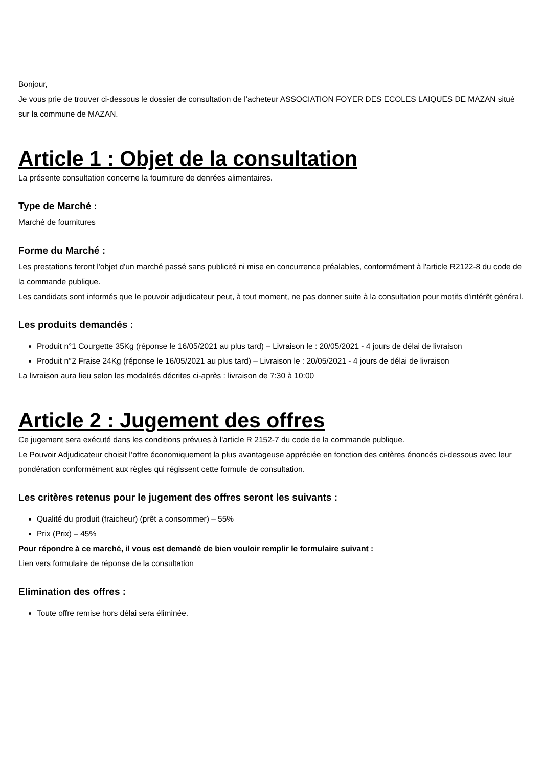Bonjour,
Je vous prie de trouver ci-dessous le dossier de consultation de l’acheteur ASSOCIATION FOYER DES ECOLES LAIQUES DE MAZAN situé sur la commune de MAZAN.
Article 1 : Objet de la consultation
La présente consultation concerne la fourniture de denrées alimentaires.
Type de Marché :
Marché de fournitures
Forme du Marché :
Les prestations feront l'objet d'un marché passé sans publicité ni mise en concurrence préalables, conformément à l'article R2122-8 du code de la commande publique.
Les candidats sont informés que le pouvoir adjudicateur peut, à tout moment, ne pas donner suite à la consultation pour motifs d'intérêt général.
Les produits demandés :
Produit n°1 Courgette 35Kg (réponse le 16/05/2021 au plus tard) – Livraison le : 20/05/2021 - 4 jours de délai de livraison
Produit n°2 Fraise 24Kg (réponse le 16/05/2021 au plus tard) – Livraison le : 20/05/2021 - 4 jours de délai de livraison
La livraison aura lieu selon les modalités décrites ci-après : livraison de 7:30 à 10:00
Article 2 : Jugement des offres
Ce jugement sera exécuté dans les conditions prévues à l'article R 2152-7 du code de la commande publique.
Le Pouvoir Adjudicateur choisit l’offre économiquement la plus avantageuse appréciée en fonction des critères énoncés ci-dessous avec leur pondération conformément aux règles qui régissent cette formule de consultation.
Les critères retenus pour le jugement des offres seront les suivants :
Qualité du produit (fraicheur) (prêt a consommer) – 55%
Prix (Prix) – 45%
Pour répondre à ce marché, il vous est demandé de bien vouloir remplir le formulaire suivant :
Lien vers formulaire de réponse de la consultation
Elimination des offres :
Toute offre remise hors délai sera éliminée.